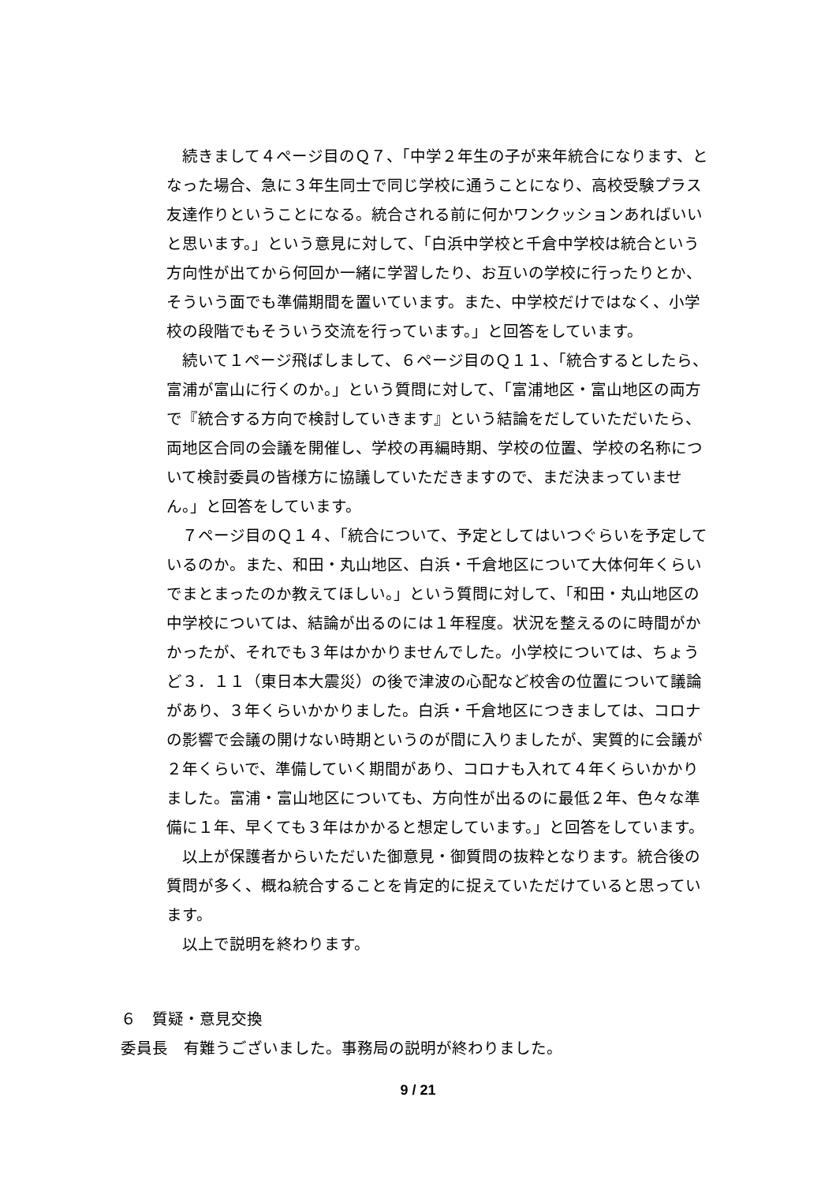続きまして４ページ目のＱ７、「中学２年生の子が来年統合になります、となった場合、急に３年生同士で同じ学校に通うことになり、高校受験プラス友達作りということになる。統合される前に何かワンクッションあればいいと思います。」という意見に対して、「白浜中学校と千倉中学校は統合という方向性が出てから何回か一緒に学習したり、お互いの学校に行ったりとか、そういう面でも準備期間を置いています。また、中学校だけではなく、小学校の段階でもそういう交流を行っています。」と回答をしています。
続いて１ページ飛ばしまして、６ページ目のＱ１１、「統合するとしたら、富浦が富山に行くのか。」という質問に対して、「富浦地区・富山地区の両方で『統合する方向で検討していきます』という結論をだしていただいたら、両地区合同の会議を開催し、学校の再編時期、学校の位置、学校の名称について検討委員の皆様方に協議していただきますので、まだ決まっていません。」と回答をしています。
７ページ目のＱ１４、「統合について、予定としてはいつぐらいを予定しているのか。また、和田・丸山地区、白浜・千倉地区について大体何年くらいでまとまったのか教えてほしい。」という質問に対して、「和田・丸山地区の中学校については、結論が出るのには１年程度。状況を整えるのに時間がかかったが、それでも３年はかかりませんでした。小学校については、ちょうど３．１１（東日本大震災）の後で津波の心配など校舎の位置について議論があり、３年くらいかかりました。白浜・千倉地区につきましては、コロナの影響で会議の開けない時期というのが間に入りましたが、実質的に会議が２年くらいで、準備していく期間があり、コロナも入れて４年くらいかかりました。富浦・富山地区についても、方向性が出るのに最低２年、色々な準備に１年、早くても３年はかかると想定しています。」と回答をしています。
以上が保護者からいただいた御意見・御質問の抜粋となります。統合後の質問が多く、概ね統合することを肯定的に捉えていただけていると思っています。
以上で説明を終わります。
６　質疑・意見交換
委員長　有難うございました。事務局の説明が終わりました。
9 / 21